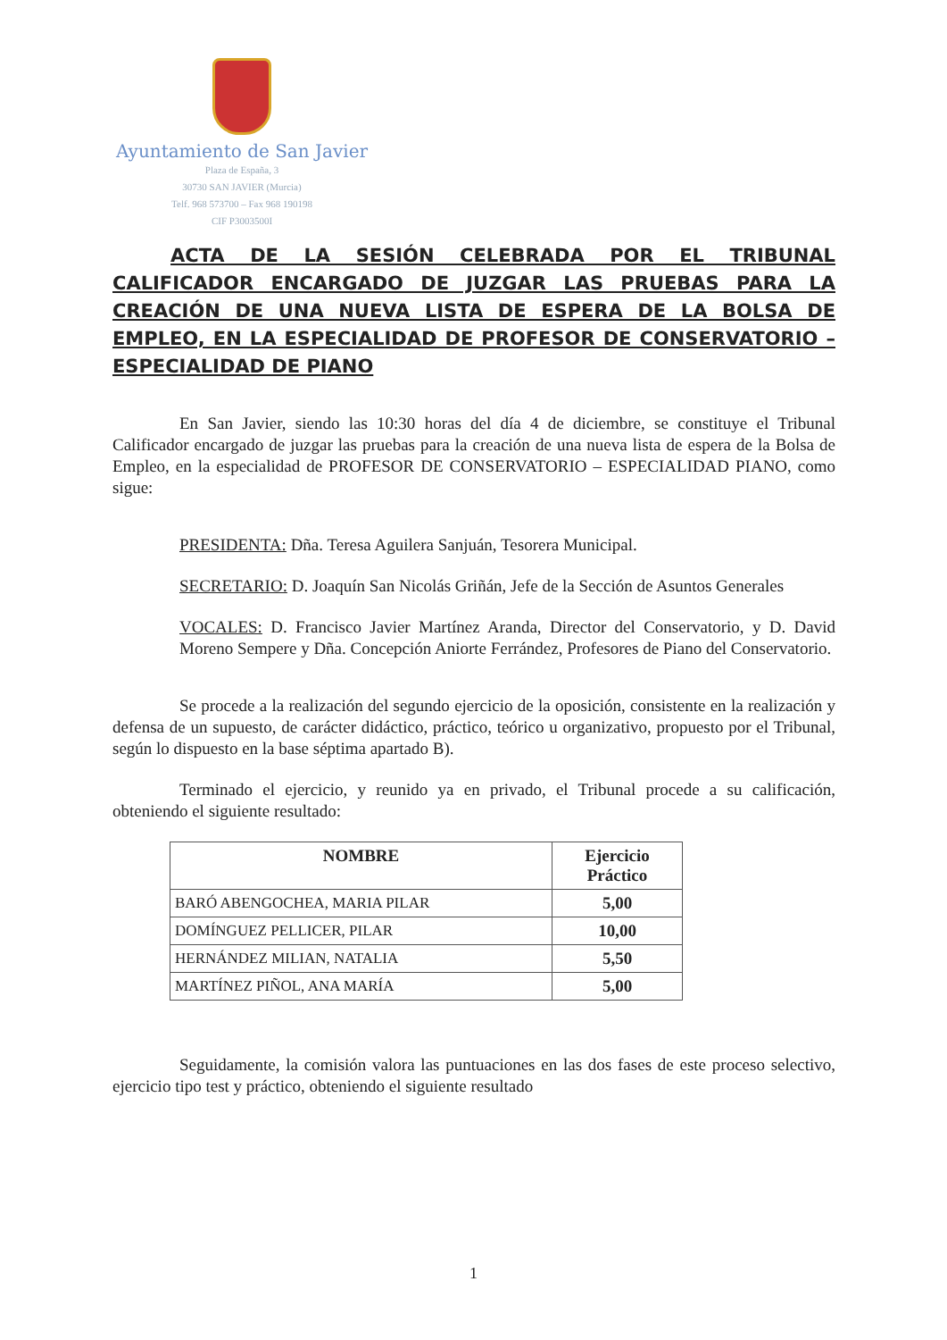Ayuntamiento de San Javier
Plaza de España, 3
30730 SAN JAVIER (Murcia)
Telf. 968 573700 – Fax 968 190198
CIF P3003500I
ACTA DE LA SESIÓN CELEBRADA POR EL TRIBUNAL CALIFICADOR ENCARGADO DE JUZGAR LAS PRUEBAS PARA LA CREACIÓN DE UNA NUEVA LISTA DE ESPERA DE LA BOLSA DE EMPLEO, EN LA ESPECIALIDAD DE PROFESOR DE CONSERVATORIO – ESPECIALIDAD DE PIANO
En San Javier, siendo las 10:30 horas del día 4 de diciembre, se constituye el Tribunal Calificador encargado de juzgar las pruebas para la creación de una nueva lista de espera de la Bolsa de Empleo, en la especialidad de PROFESOR DE CONSERVATORIO – ESPECIALIDAD PIANO, como sigue:
PRESIDENTA: Dña. Teresa Aguilera Sanjuán, Tesorera Municipal.
SECRETARIO: D. Joaquín San Nicolás Griñán, Jefe de la Sección de Asuntos Generales
VOCALES: D. Francisco Javier Martínez Aranda, Director del Conservatorio, y D. David Moreno Sempere y Dña. Concepción Aniorte Ferrández, Profesores de Piano del Conservatorio.
Se procede a la realización del segundo ejercicio de la oposición, consistente en la realización y defensa de un supuesto, de carácter didáctico, práctico, teórico u organizativo, propuesto por el Tribunal, según lo dispuesto en la base séptima apartado B).
Terminado el ejercicio, y reunido ya en privado, el Tribunal procede a su calificación, obteniendo el siguiente resultado:
| NOMBRE | Ejercicio Práctico |
| --- | --- |
| BARÓ ABENGOCHEA, MARIA PILAR | 5,00 |
| DOMÍNGUEZ PELLICER, PILAR | 10,00 |
| HERNÁNDEZ MILIAN, NATALIA | 5,50 |
| MARTÍNEZ PIÑOL, ANA MARÍA | 5,00 |
Seguidamente, la comisión valora las puntuaciones en las dos fases de este proceso selectivo, ejercicio tipo test y práctico, obteniendo el siguiente resultado
1